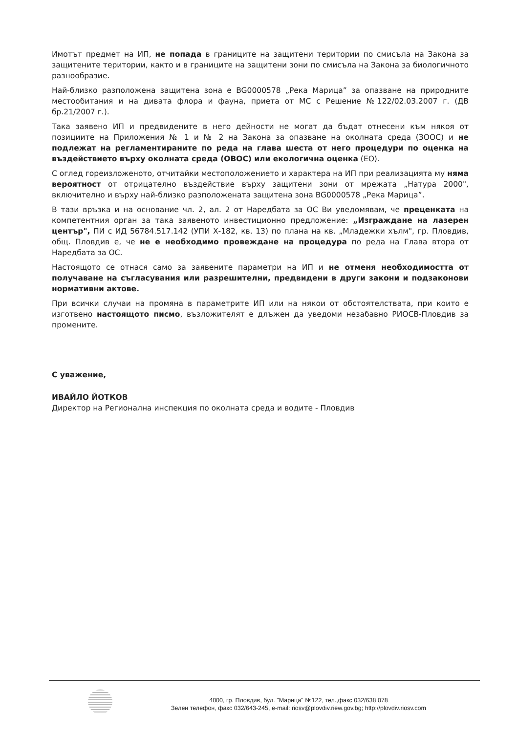Имотът предмет на ИП, не попада в границите на защитени територии по смисъла на Закона за защитените територии, както и в границите на защитени зони по смисъла на Закона за биологичното разнообразие.
Най-близко разположена защитена зона е BG0000578 „Река Марица” за опазване на природните местообитания и на дивата флора и фауна, приета от МС с Решение №122/02.03.2007 г. (ДВ бр.21/2007 г.).
Така заявено ИП и предвидените в него дейности не могат да бъдат отнесени към някоя от позициите на Приложения № 1 и № 2 на Закона за опазване на околната среда (ЗООС) и не подлежат на регламентираните по реда на глава шеста от него процедури по оценка на въздействието върху околната среда (ОВОС) или екологична оценка (ЕО).
С оглед гореизложеното, отчитайки местоположението и характера на ИП при реализацията му няма вероятност от отрицателно въздействие върху защитени зони от мрежата „Натура 2000", включително и върху най-близко разположената защитена зона BG0000578 „Река Марица”.
В тази връзка и на основание чл. 2, ал. 2 от Наредбата за ОС Ви уведомявам, че преценката на компетентния орган за така заявеното инвестиционно предложение: „Изграждане на лазерен център", ПИ с ИД 56784.517.142 (УПИ Х-182, кв. 13) по плана на кв. „Младежки хълм", гр. Пловдив, общ. Пловдив е, че не е необходимо провеждане на процедура по реда на Глава втора от Наредбата за ОС.
Настоящото се отнася само за заявените параметри на ИП и не отменя необходимостта от получаване на съгласувания или разрешителни, предвидени в други закони и подзаконови нормативни актове.
При всички случаи на промяна в параметрите ИП или на някои от обстоятелствата, при които е изготвено настоящото писмо, възложителят е длъжен да уведоми незабавно РИОСВ-Пловдив за промените.
С уважение,
ИВАЙЛО ЙОТКОВ
Директор на Регионална инспекция по околната среда и водите - Пловдив
4000, гр. Пловдив, бул. "Марица" №122, тел.,факс 032/638 078
Зелен телефон, факс 032/643-245, e-mail: riosv@plovdiv.riew.gov.bg; http://plovdiv.riosv.com